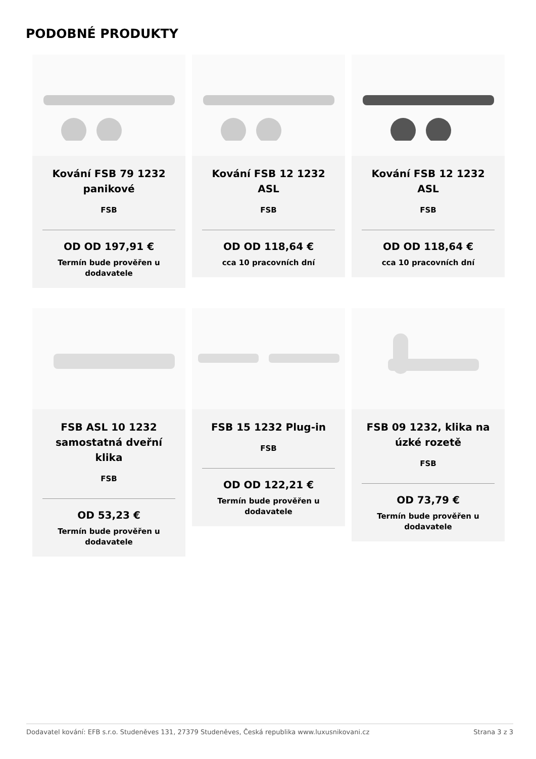PODOBNÉ PRODUKTY
Kování FSB 79 1232 panikové
FSB
OD OD 197,91 €
Termín bude prověřen u dodavatele
Kování FSB 12 1232 ASL
FSB
OD OD 118,64 €
cca 10 pracovních dní
Kování FSB 12 1232 ASL
FSB
OD OD 118,64 €
cca 10 pracovních dní
FSB ASL 10 1232 samostatná dveřní klika
FSB
OD 53,23 €
Termín bude prověřen u dodavatele
FSB 15 1232 Plug-in
FSB
OD OD 122,21 €
Termín bude prověřen u dodavatele
FSB 09 1232, klika na úzké rozetě
FSB
OD 73,79 €
Termín bude prověřen u dodavatele
Dodavatel kování: EFB s.r.o. Studeněves 131, 27379 Studeněves, Česká republika www.luxusnikovani.cz Strana 3 z 3